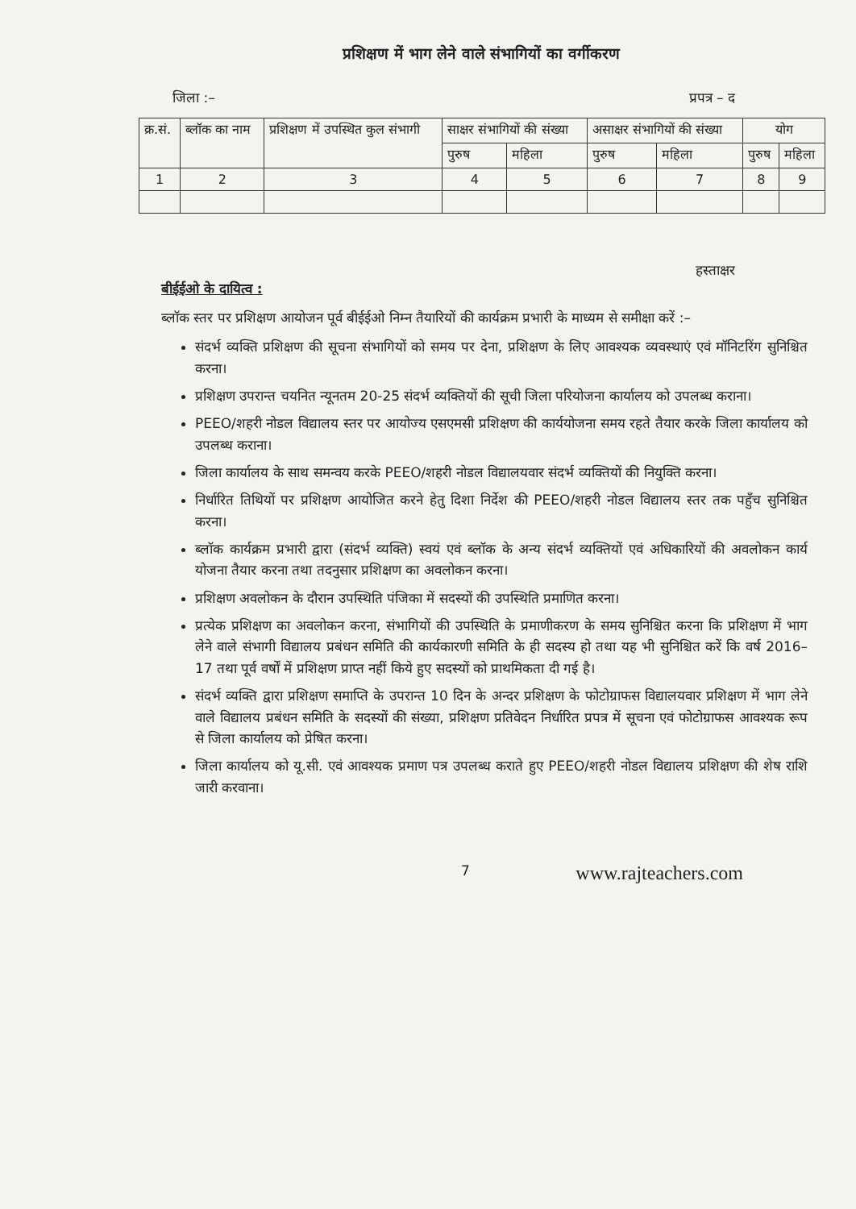प्रशिक्षण में भाग लेने वाले संभागियों का वर्गीकरण
जिला :– प्रपत्र – द
| क्र.सं. | ब्लॉक का नाम | प्रशिक्षण में उपस्थित कुल संभागी | साक्षर संभागियों की संख्या | | असाक्षर संभागियों की संख्या | | योग | |
| --- | --- | --- | --- | --- | --- | --- | --- | --- |
| | | | पुरुष | महिला | पुरुष | महिला | पुरुष | महिला |
| 1 | 2 | 3 | 4 | 5 | 6 | 7 | 8 | 9 |
हस्ताक्षर
बीईईओ के दायित्व :
ब्लॉक स्तर पर प्रशिक्षण आयोजन पूर्व बीईईओ निम्न तैयारियों की कार्यक्रम प्रभारी के माध्यम से समीक्षा करें :–
संदर्भ व्यक्ति प्रशिक्षण की सूचना संभागियों को समय पर देना, प्रशिक्षण के लिए आवश्यक व्यवस्थाएं एवं मॉनिटरिंग सुनिश्चित करना।
प्रशिक्षण उपरान्त चयनित न्यूनतम 20-25 संदर्भ व्यक्तियों की सूची जिला परियोजना कार्यालय को उपलब्ध कराना।
PEEO/शहरी नोडल विद्यालय स्तर पर आयोज्य एसएमसी प्रशिक्षण की कार्ययोजना समय रहते तैयार करके जिला कार्यालय को उपलब्ध कराना।
जिला कार्यालय के साथ समन्वय करके PEEO/शहरी नोडल विद्यालयवार संदर्भ व्यक्तियों की नियुक्ति करना।
निर्धारित तिथियों पर प्रशिक्षण आयोजित करने हेतु दिशा निर्देश की PEEO/शहरी नोडल विद्यालय स्तर तक पहुँच सुनिश्चित करना।
ब्लॉक कार्यक्रम प्रभारी द्वारा (संदर्भ व्यक्ति) स्वयं एवं ब्लॉक के अन्य संदर्भ व्यक्तियों एवं अधिकारियों की अवलोकन कार्य योजना तैयार करना तथा तदनुसार प्रशिक्षण का अवलोकन करना।
प्रशिक्षण अवलोकन के दौरान उपस्थिति पंजिका में सदस्यों की उपस्थिति प्रमाणित करना।
प्रत्येक प्रशिक्षण का अवलोकन करना, संभागियों की उपस्थिति के प्रमाणीकरण के समय सुनिश्चित करना कि प्रशिक्षण में भाग लेने वाले संभागी विद्यालय प्रबंधन समिति की कार्यकारणी समिति के ही सदस्य हो तथा यह भी सुनिश्चित करें कि वर्ष 2016–17 तथा पूर्व वर्षों में प्रशिक्षण प्राप्त नहीं किये हुए सदस्यों को प्राथमिकता दी गई है।
संदर्भ व्यक्ति द्वारा प्रशिक्षण समाप्ति के उपरान्त 10 दिन के अन्दर प्रशिक्षण के फोटोग्राफस विद्यालयवार प्रशिक्षण में भाग लेने वाले विद्यालय प्रबंधन समिति के सदस्यों की संख्या, प्रशिक्षण प्रतिवेदन निर्धारित प्रपत्र में सूचना एवं फोटोग्राफस आवश्यक रूप से जिला कार्यालय को प्रेषित करना।
जिला कार्यालय को यू.सी. एवं आवश्यक प्रमाण पत्र उपलब्ध कराते हुए PEEO/शहरी नोडल विद्यालय प्रशिक्षण की शेष राशि जारी करवाना।
7 www.rajteachers.com